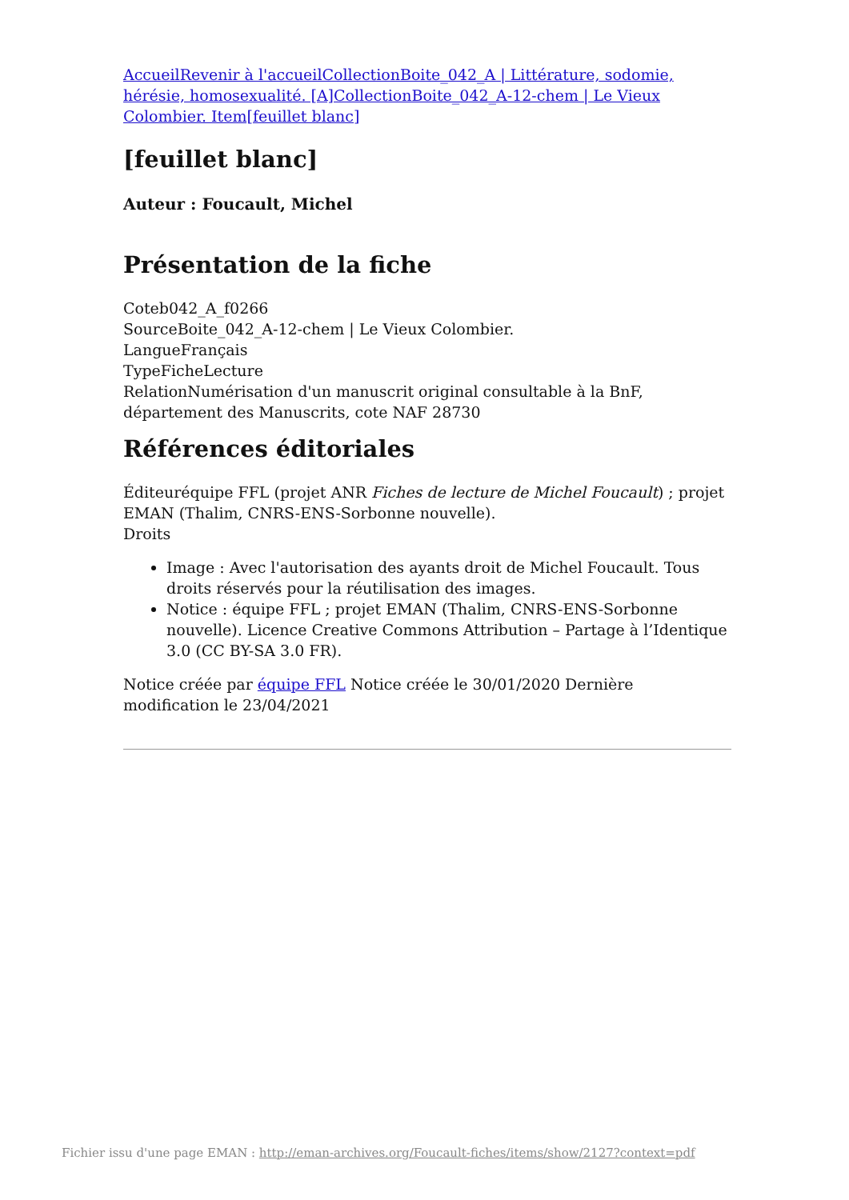AccueilRevenir à l'accueilCollectionBoite_042_A | Littérature, sodomie, hérésie, homosexualité. [A]CollectionBoite_042_A-12-chem | Le Vieux Colombier. Item[feuillet blanc]
[feuillet blanc]
Auteur : Foucault, Michel
Présentation de la fiche
Coteb042_A_f0266
SourceBoite_042_A-12-chem | Le Vieux Colombier.
LangueFrançais
TypeFicheLecture
RelationNumérisation d'un manuscrit original consultable à la BnF, département des Manuscrits, cote NAF 28730
Références éditoriales
Éditeuréquipe FFL (projet ANR Fiches de lecture de Michel Foucault) ; projet EMAN (Thalim, CNRS-ENS-Sorbonne nouvelle).
Droits
Image : Avec l'autorisation des ayants droit de Michel Foucault. Tous droits réservés pour la réutilisation des images.
Notice : équipe FFL ; projet EMAN (Thalim, CNRS-ENS-Sorbonne nouvelle). Licence Creative Commons Attribution – Partage à l’Identique 3.0 (CC BY-SA 3.0 FR).
Notice créée par équipe FFL Notice créée le 30/01/2020 Dernière modification le 23/04/2021
Fichier issu d'une page EMAN : http://eman-archives.org/Foucault-fiches/items/show/2127?context=pdf